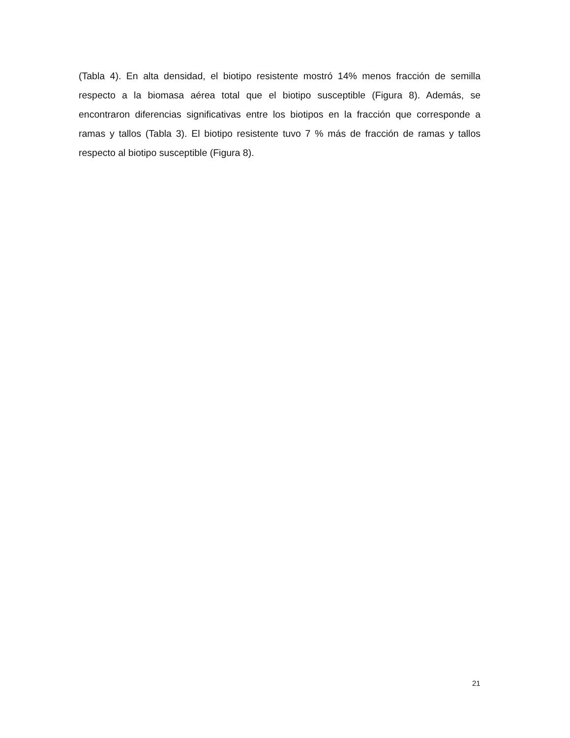(Tabla 4). En alta densidad, el biotipo resistente mostró 14% menos fracción de semilla respecto a la biomasa aérea total que el biotipo susceptible (Figura 8). Además, se encontraron diferencias significativas entre los biotipos en la fracción que corresponde a ramas y tallos (Tabla 3). El biotipo resistente tuvo 7 % más de fracción de ramas y tallos respecto al biotipo susceptible (Figura 8).
21